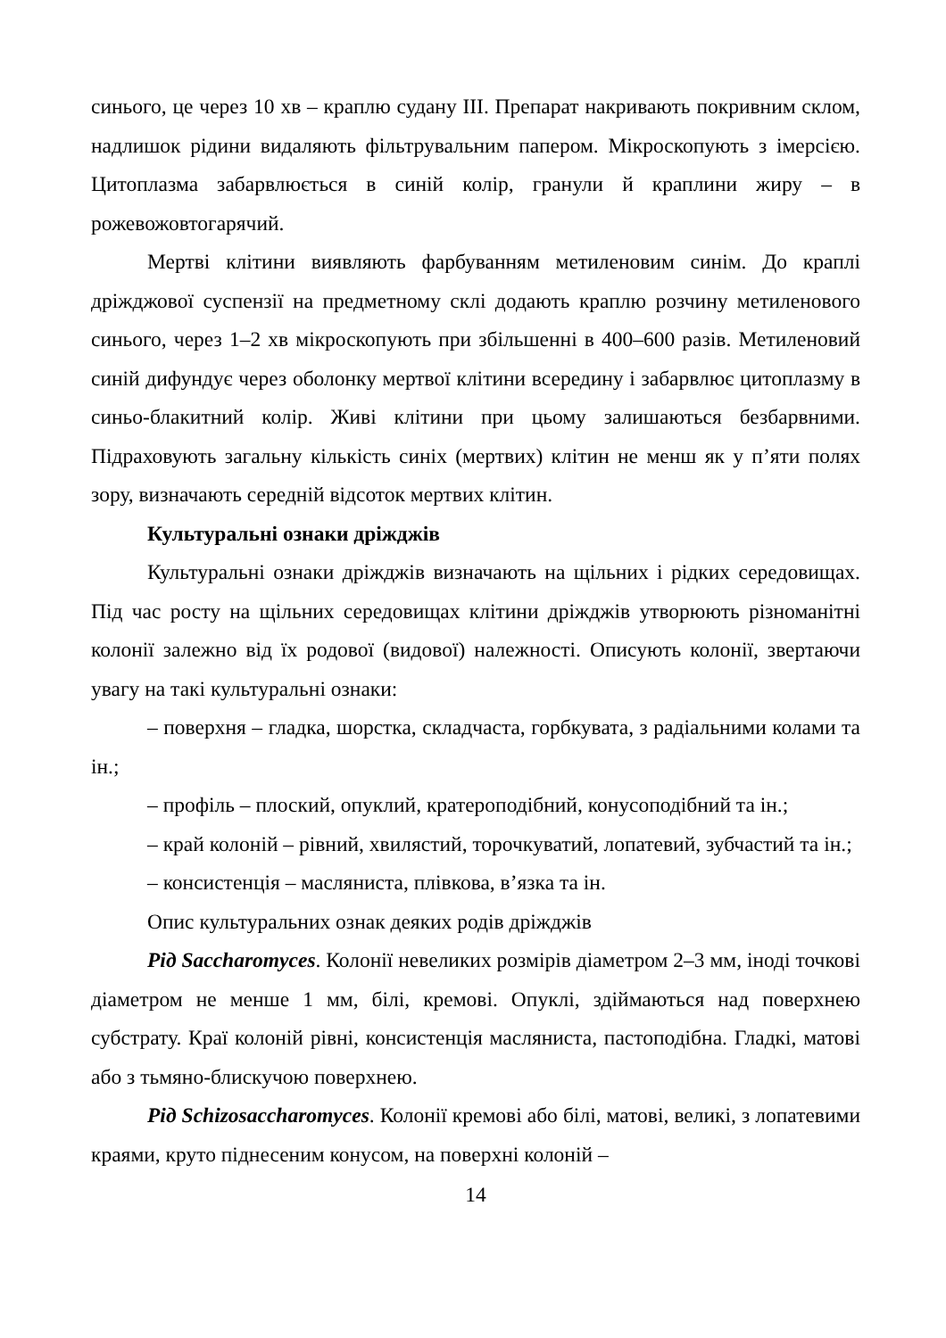синього, це через 10 хв – краплю судану III. Препарат накривають покривним склом, надлишок рідини видаляють фільтрувальним папером. Мікроскопують з імерсією. Цитоплазма забарвлюється в синій колір, гранули й краплини жиру – в рожевожовтогарячий.
Мертві клітини виявляють фарбуванням метиленовим синім. До краплі дріжджової суспензії на предметному склі додають краплю розчину метиленового синього, через 1–2 хв мікроскопують при збільшенні в 400–600 разів. Метиленовий синій дифундує через оболонку мертвої клітини всередину і забарвлює цитоплазму в синьо-блакитний колір. Живі клітини при цьому залишаються безбарвними. Підраховують загальну кількість синіх (мертвих) клітин не менш як у п’яти полях зору, визначають середній відсоток мертвих клітин.
Культуральні ознаки дріжджів
Культуральні ознаки дріжджів визначають на щільних і рідких середовищах. Під час росту на щільних середовищах клітини дріжджів утворюють різноманітні колонії залежно від їх родової (видової) належності. Описують колонії, звертаючи увагу на такі культуральні ознаки:
– поверхня – гладка, шорстка, складчаста, горбкувата, з радіальними колами та ін.;
– профіль – плоский, опуклий, кратероподібний, конусоподібний та ін.;
– край колоній – рівний, хвилястий, торочкуватий, лопатевий, зубчастий та ін.;
– консистенція – масляниста, плівкова, в’язка та ін.
Опис культуральних ознак деяких родів дріжджів
Рід Saccharomyces. Колонії невеликих розмірів діаметром 2–3 мм, іноді точкові діаметром не менше 1 мм, білі, кремові. Опуклі, здіймаються над поверхнею субстрату. Краї колоній рівні, консистенція масляниста, пастоподібна. Гладкі, матові або з тьмяно-блискучою поверхнею.
Рід Schizosaccharomyces. Колонії кремові або білі, матові, великі, з лопатевими краями, круто піднесеним конусом, на поверхні колоній –
14